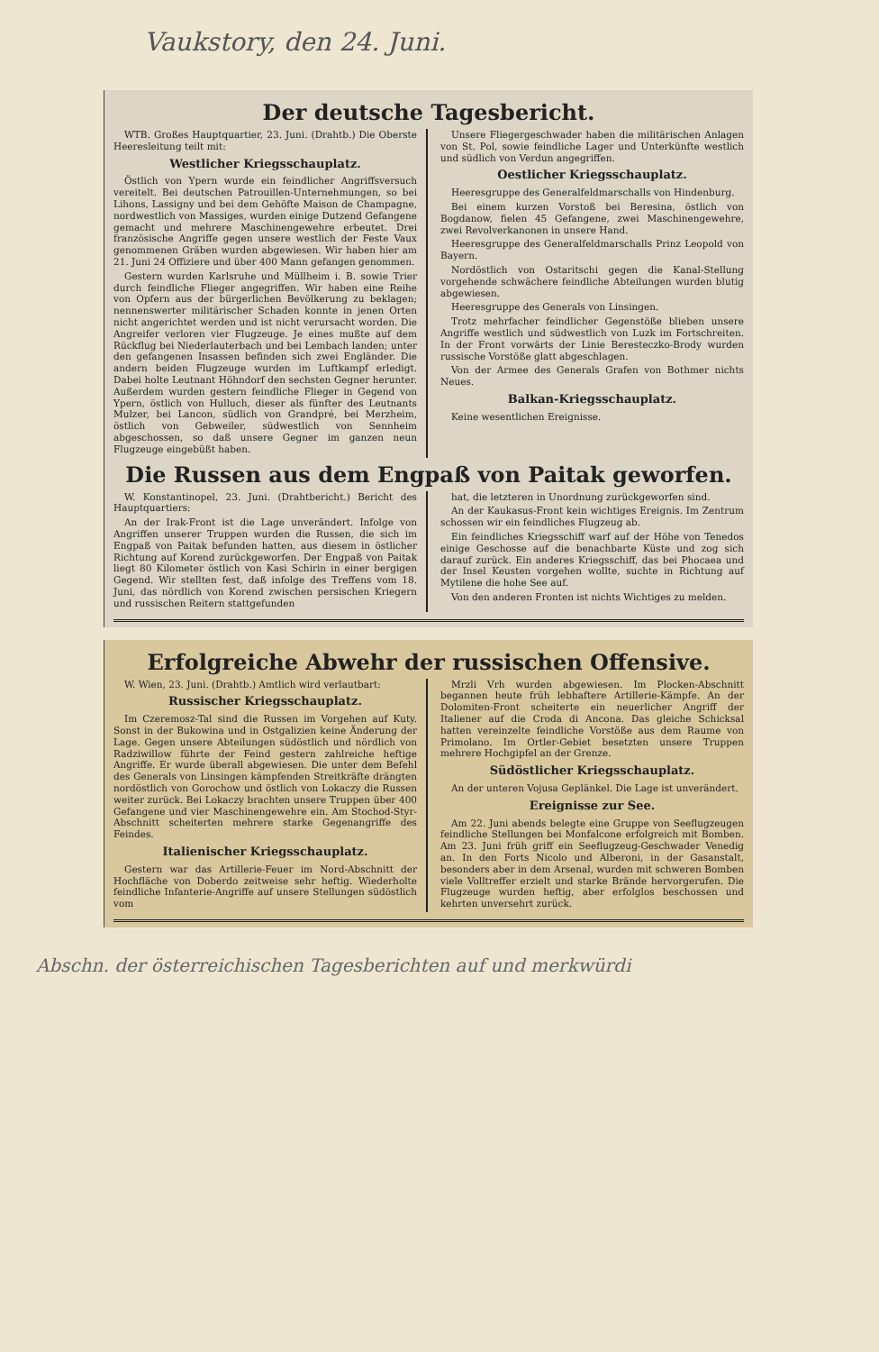Vaukstory, den 24. Juni.
Der deutsche Tagesbericht.
WTB. Großes Hauptquartier, 23. Juni. (Drahtb.) Die Oberste Heeresleitung teilt mit:
Westlicher Kriegsschauplatz.
Östlich von Ypern wurde ein feindlicher Angriffsversuch vereitelt. Bei deutschen Patrouillen-Unternehmungen, so bei Lihons, Lassigny und bei dem Gehöfte Maison de Champagne, nordwestlich von Massiges, wurden einige Dutzend Gefangene gemacht und mehrere Maschinengewehre erbeutet. Drei französische Angriffe gegen unsere westlich der Feste Vaux genommenen Gräben wurden abgewiesen. Wir haben hier am 21. Juni 24 Offiziere und über 400 Mann gefangen genommen.
Gestern wurden Karlsruhe und Müllheim i. B. sowie Trier durch feindliche Flieger angegriffen. Wir haben eine Reihe von Opfern aus der bürgerlichen Bevölkerung zu beklagen; nennenswerter militärischer Schaden konnte in jenen Orten nicht angerichtet werden und ist nicht verursacht worden. Die Angreifer verloren vier Flugzeuge. Je eines mußte auf dem Rückflug bei Niederlauterbach und bei Lembach landen; unter den gefangenen Insassen befinden sich zwei Engländer. Die andern beiden Flugzeuge wurden im Luftkampf erledigt. Dabei holte Leutnant Höhndorf den sechsten Gegner herunter. Außerdem wurden gestern feindliche Flieger in Gegend von Ypern, östlich von Hulluch, dieser als fünfter des Leutnants Mulzer, bei Lancon, südlich von Grandpré, bei Merzheim, östlich von Gebweiler, südwestlich von Sennheim abgeschossen, so daß unsere Gegner im ganzen neun Flugzeuge eingebüßt haben.
Unsere Fliegergeschwader haben die militärischen Anlagen von St. Pol, sowie feindliche Lager und Unterkünfte westlich und südlich von Verdun angegriffen.
Oestlicher Kriegsschauplatz.
Heeresgruppe des Generalfeldmarschalls von Hindenburg.
Bei einem kurzen Vorstoß bei Beresina, östlich von Bogdanow, fielen 45 Gefangene, zwei Maschinengewehre, zwei Revolverkanonen in unsere Hand.
Heeresgruppe des Generalfeldmarschalls Prinz Leopold von Bayern.
Nordöstlich von Ostaritschi gegen die Kanal-Stellung vorgehende schwächere feindliche Abteilungen wurden blutig abgewiesen.
Heeresgruppe des Generals von Linsingen.
Trotz mehrfacher feindlicher Gegenstöße blieben unsere Angriffe westlich und südwestlich von Luzk im Fortschreiten. In der Front vorwärts der Linie Beresteczko-Brody wurden russische Vorstöße glatt abgeschlagen.
Von der Armee des Generals Grafen von Bothmer nichts Neues.
Balkan-Kriegsschauplatz.
Keine wesentlichen Ereignisse.
Die Russen aus dem Engpaß von Paitak geworfen.
W. Konstantinopel, 23. Juni. (Drahtbericht.) Bericht des Hauptquartiers:
An der Irak-Front ist die Lage unverändert. Infolge von Angriffen unserer Truppen wurden die Russen, die sich im Engpaß von Paitak befunden hatten, aus diesem in östlicher Richtung auf Korend zurückgeworfen. Der Engpaß von Paitak liegt 80 Kilometer östlich von Kasi Schirin in einer bergigen Gegend. Wir stellten fest, daß infolge des Treffens vom 18. Juni, das nördlich von Korend zwischen persischen Kriegern und russischen Reitern stattgefunden
hat, die letzteren in Unordnung zurückgeworfen sind.
An der Kaukasus-Front kein wichtiges Ereignis. Im Zentrum schossen wir ein feindliches Flugzeug ab.
Ein feindliches Kriegsschiff warf auf der Höhe von Tenedos einige Geschosse auf die benachbarte Küste und zog sich darauf zurück. Ein anderes Kriegsschiff, das bei Phocaea und der Insel Keusten vorgehen wollte, suchte in Richtung auf Mytilene die hohe See auf.
Von den anderen Fronten ist nichts Wichtiges zu melden.
Erfolgreiche Abwehr der russischen Offensive.
W. Wien, 23. Juni. (Drahtb.) Amtlich wird verlautbart:
Russischer Kriegsschauplatz.
Im Czeremosz-Tal sind die Russen im Vorgehen auf Kuty. Sonst in der Bukowina und in Ostgalizien keine Änderung der Lage. Gegen unsere Abteilungen südöstlich und nördlich von Radziwillow führte der Feind gestern zahlreiche heftige Angriffe. Er wurde überall abgewiesen. Die unter dem Befehl des Generals von Linsingen kämpfenden Streitkräfte drängten nordöstlich von Gorochow und östlich von Lokaczy die Russen weiter zurück. Bei Lokaczy brachten unsere Truppen über 400 Gefangene und vier Maschinengewehre ein. Am Stochod-Styr-Abschnitt scheiterten mehrere starke Gegenangriffe des Feindes.
Italienischer Kriegsschauplatz.
Gestern war das Artillerie-Feuer im Nord-Abschnitt der Hochfläche von Doberdo zeitweise sehr heftig. Wiederholte feindliche Infanterie-Angriffe auf unsere Stellungen südöstlich vom
Mrzli Vrh wurden abgewiesen. Im Plocken-Abschnitt begannen heute früh lebhaftere Artillerie-Kämpfe. An der Dolomiten-Front scheiterte ein neuerlicher Angriff der Italiener auf die Croda di Ancona. Das gleiche Schicksal hatten vereinzelte feindliche Vorstöße aus dem Raume von Primolano. Im Ortler-Gebiet besetzten unsere Truppen mehrere Hochgipfel an der Grenze.
Südöstlicher Kriegsschauplatz.
An der unteren Vojusa Geplänkel. Die Lage ist unverändert.
Ereignisse zur See.
Am 22. Juni abends belegte eine Gruppe von Seeflugzeugen feindliche Stellungen bei Monfalcone erfolgreich mit Bomben. Am 23. Juni früh griff ein Seeflugzeug-Geschwader Venedig an. In den Forts Nicolo und Alberoni, in der Gasanstalt, besonders aber in dem Arsenal, wurden mit schweren Bomben viele Volltreffer erzielt und starke Brände hervorgerufen. Die Flugzeuge wurden heftig, aber erfolglos beschossen und kehrten unversehrt zurück.
Abschn. der österreichischen Tagesberichten auf und merkwürdi